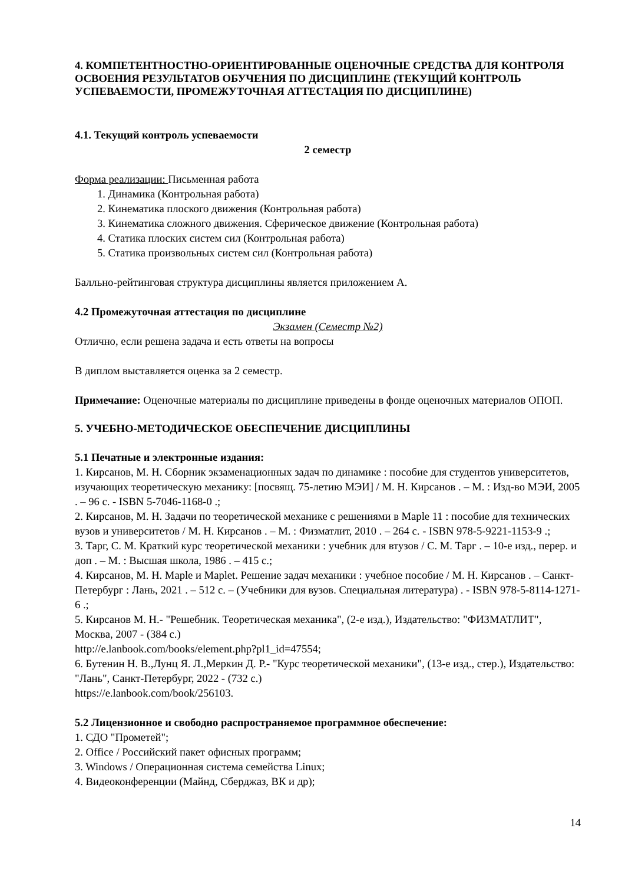4. КОМПЕТЕНТНОСТНО-ОРИЕНТИРОВАННЫЕ ОЦЕНОЧНЫЕ СРЕДСТВА ДЛЯ КОНТРОЛЯ ОСВОЕНИЯ РЕЗУЛЬТАТОВ ОБУЧЕНИЯ ПО ДИСЦИПЛИНЕ (ТЕКУЩИЙ КОНТРОЛЬ УСПЕВАЕМОСТИ, ПРОМЕЖУТОЧНАЯ АТТЕСТАЦИЯ ПО ДИСЦИПЛИНЕ)
4.1. Текущий контроль успеваемости
2 семестр
Форма реализации: Письменная работа
1. Динамика (Контрольная работа)
2. Кинематика плоского движения (Контрольная работа)
3. Кинематика сложного движения. Сферическое движение (Контрольная работа)
4. Статика плоских систем сил (Контрольная работа)
5. Статика произвольных систем сил (Контрольная работа)
Балльно-рейтинговая структура дисциплины является приложением А.
4.2 Промежуточная аттестация по дисциплине
Экзамен (Семестр №2)
Отлично, если решена задача и есть ответы на вопросы
В диплом выставляется оценка за 2 семестр.
Примечание: Оценочные материалы по дисциплине приведены в фонде оценочных материалов ОПОП.
5. УЧЕБНО-МЕТОДИЧЕСКОЕ ОБЕСПЕЧЕНИЕ ДИСЦИПЛИНЫ
5.1 Печатные и электронные издания:
1. Кирсанов, М. Н. Сборник экзаменационных задач по динамике : пособие для студентов университетов, изучающих теоретическую механику: [посвящ. 75-летию МЭИ] / М. Н. Кирсанов . – М. : Изд-во МЭИ, 2005 . – 96 с. - ISBN 5-7046-1168-0 .;
2. Кирсанов, М. Н. Задачи по теоретической механике с решениями в Maple 11 : пособие для технических вузов и университетов / М. Н. Кирсанов . – М. : Физматлит, 2010 . – 264 с. - ISBN 978-5-9221-1153-9 .;
3. Тарг, С. М. Краткий курс теоретической механики : учебник для втузов / С. М. Тарг . – 10-е изд., перер. и доп . – М. : Высшая школа, 1986 . – 415 с.;
4. Кирсанов, М. Н. Maple и Maplet. Решение задач механики : учебное пособие / М. Н. Кирсанов . – Санкт-Петербург : Лань, 2021 . – 512 с. – (Учебники для вузов. Специальная литература) . - ISBN 978-5-8114-1271-6 .;
5. Кирсанов М. Н.- "Решебник. Теоретическая механика", (2-е изд.), Издательство: "ФИЗМАТЛИТ", Москва, 2007 - (384 с.)
http://e.lanbook.com/books/element.php?pl1_id=47554;
6. Бутенин Н. В.,Лунц Я. Л.,Меркин Д. Р.- "Курс теоретической механики", (13-е изд., стер.), Издательство: "Лань", Санкт-Петербург, 2022 - (732 с.)
https://e.lanbook.com/book/256103.
5.2 Лицензионное и свободно распространяемое программное обеспечение:
1. СДО "Прометей";
2. Office / Российский пакет офисных программ;
3. Windows / Операционная система семейства Linux;
4. Видеоконференции (Майнд, Сберджаз, ВК и др);
14